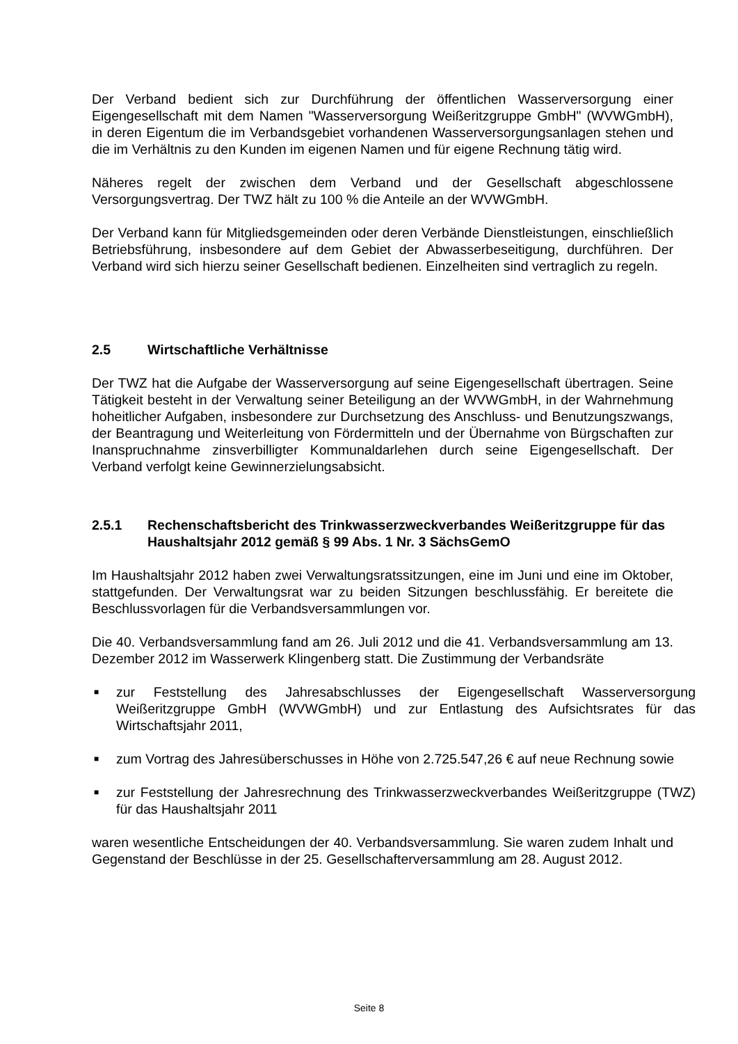Der Verband bedient sich zur Durchführung der öffentlichen Wasserversorgung einer Eigengesellschaft mit dem Namen "Wasserversorgung Weißeritzgruppe GmbH" (WVWGmbH), in deren Eigentum die im Verbandsgebiet vorhandenen Wasserversorgungsanlagen stehen und die im Verhältnis zu den Kunden im eigenen Namen und für eigene Rechnung tätig wird.
Näheres regelt der zwischen dem Verband und der Gesellschaft abgeschlossene Versorgungsvertrag. Der TWZ hält zu 100 % die Anteile an der WVWGmbH.
Der Verband kann für Mitgliedsgemeinden oder deren Verbände Dienstleistungen, einschließlich Betriebsführung, insbesondere auf dem Gebiet der Abwasserbeseitigung, durchführen. Der Verband wird sich hierzu seiner Gesellschaft bedienen. Einzelheiten sind vertraglich zu regeln.
2.5 Wirtschaftliche Verhältnisse
Der TWZ hat die Aufgabe der Wasserversorgung auf seine Eigengesellschaft übertragen. Seine Tätigkeit besteht in der Verwaltung seiner Beteiligung an der WVWGmbH, in der Wahrnehmung hoheitlicher Aufgaben, insbesondere zur Durchsetzung des Anschluss- und Benutzungszwangs, der Beantragung und Weiterleitung von Fördermitteln und der Übernahme von Bürgschaften zur Inanspruchnahme zinsverbilligter Kommunaldarlehen durch seine Eigengesellschaft. Der Verband verfolgt keine Gewinnerzielungsabsicht.
2.5.1 Rechenschaftsbericht des Trinkwasserzweckverbandes Weißeritzgruppe für das Haushaltsjahr 2012 gemäß § 99 Abs. 1 Nr. 3 SächsGemO
Im Haushaltsjahr 2012 haben zwei Verwaltungsratssitzungen, eine im Juni und eine im Oktober, stattgefunden. Der Verwaltungsrat war zu beiden Sitzungen beschlussfähig. Er bereitete die Beschlussvorlagen für die Verbandsversammlungen vor.
Die 40. Verbandsversammlung fand am 26. Juli 2012 und die 41. Verbandsversammlung am 13. Dezember 2012 im Wasserwerk Klingenberg statt. Die Zustimmung der Verbandsräte
■ zur Feststellung des Jahresabschlusses der Eigengesellschaft Wasserversorgung Weißeritzgruppe GmbH (WVWGmbH) und zur Entlastung des Aufsichtsrates für das Wirtschaftsjahr 2011,
■ zum Vortrag des Jahresüberschusses in Höhe von 2.725.547,26 € auf neue Rechnung sowie
■ zur Feststellung der Jahresrechnung des Trinkwasserzweckverbandes Weißeritzgruppe (TWZ) für das Haushaltsjahr 2011
waren wesentliche Entscheidungen der 40. Verbandsversammlung. Sie waren zudem Inhalt und Gegenstand der Beschlüsse in der 25. Gesellschafterversammlung am 28. August 2012.
Seite 8